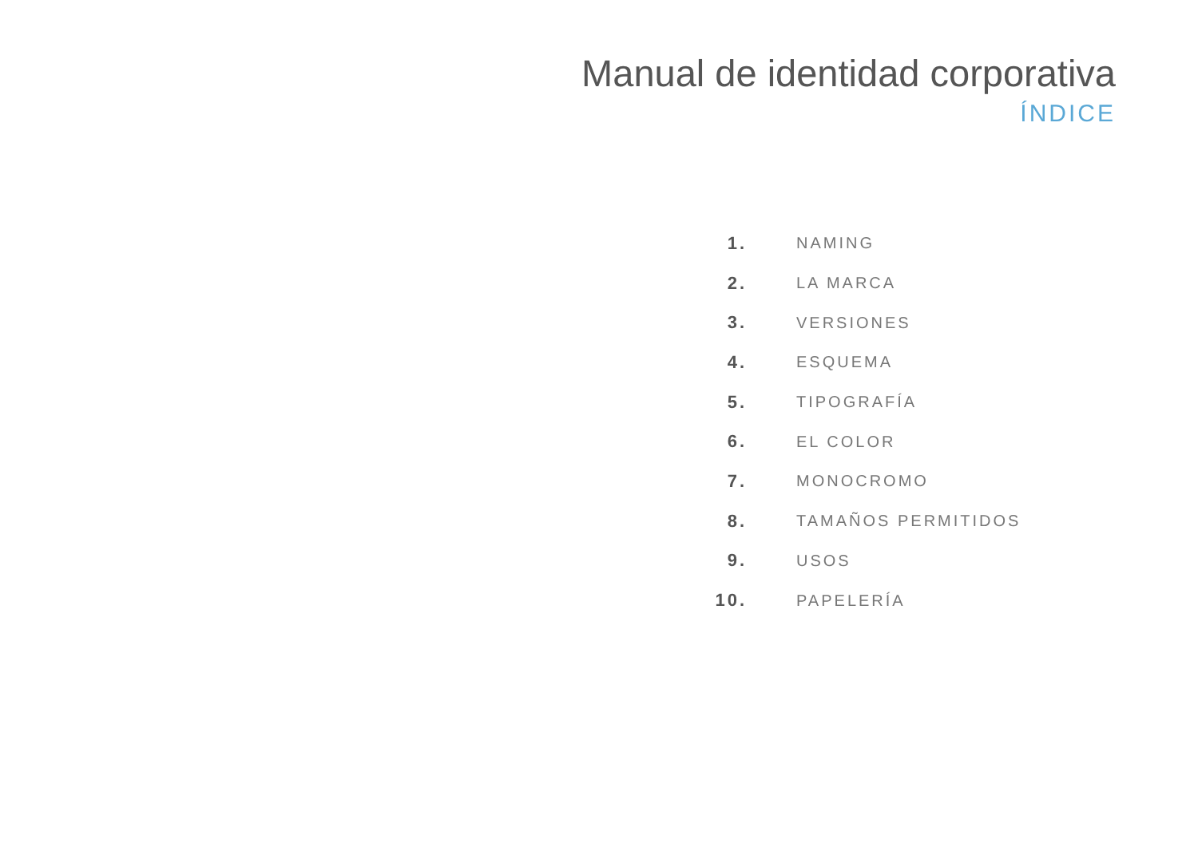Manual de identidad corporativa
ÍNDICE
1. NAMING
2. LA MARCA
3. VERSIONES
4. ESQUEMA
5. TIPOGRAFÍA
6. EL COLOR
7. MONOCROMO
8. TAMAÑOS PERMITIDOS
9. USOS
10. PAPELERÍA